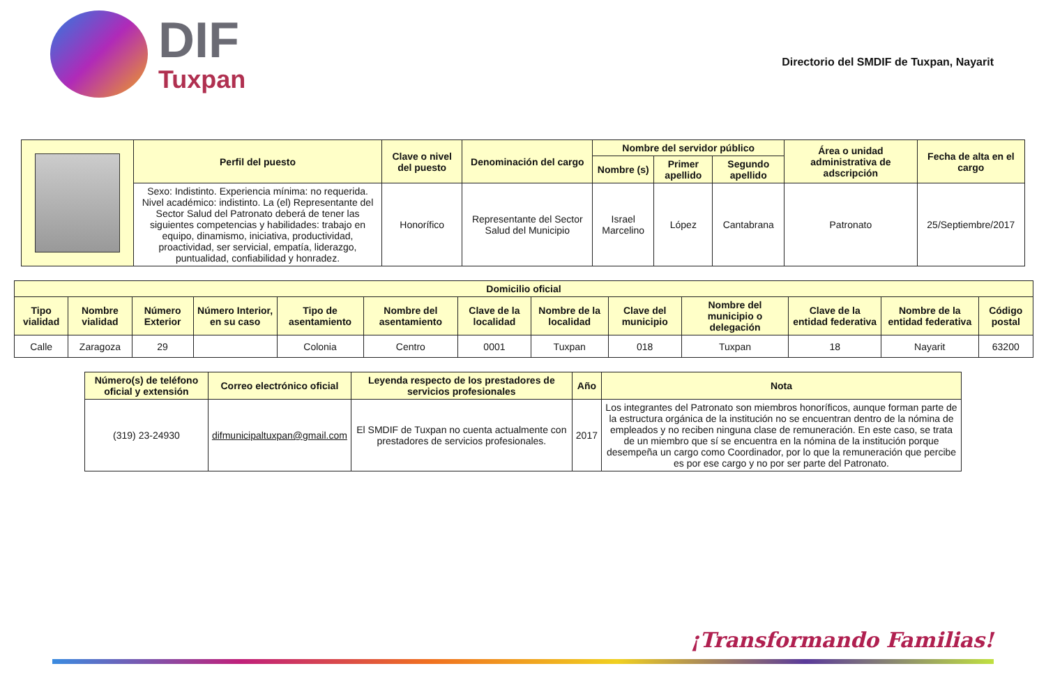DIF
Tuxpan
Directorio del SMDIF de Tuxpan, Nayarit
| | Perfil del puesto | Clave o nivel del puesto | Denominación del cargo | Nombre del servidor público | | | Área o unidad administrativa de adscripción | Fecha de alta en el cargo |
| | | | | Nombre (s) | Primer apellido | Segundo apellido | | |
| | Sexo: Indistinto. Experiencia mínima: no requerida. Nivel académico: indistinto. La (el) Representante del Sector Salud del Patronato deberá de tener las siguientes competencias y habilidades: trabajo en equipo, dinamismo, iniciativa, productividad, proactividad, ser servicial, empatía, liderazgo, puntualidad, confiabilidad y honradez. | Honorífico | Representante del Sector Salud del Municipio | Israel Marcelino | López | Cantabrana | Patronato | 25/Septiembre/2017 |
| Domicilio oficial | | | | | | | | | | | | |
| --- | --- | --- | --- | --- | --- | --- | --- | --- | --- | --- | --- | --- |
| Tipo vialidad | Nombre vialidad | Número Exterior | Número Interior, en su caso | Tipo de asentamiento | Nombre del asentamiento | Clave de la localidad | Nombre de la localidad | Clave del municipio | Nombre del municipio o delegación | Clave de la entidad federativa | Nombre de la entidad federativa | Código postal |
| Calle | Zaragoza | 29 | | Colonia | Centro | 0001 | Tuxpan | 018 | Tuxpan | 18 | Nayarit | 63200 |
| Número(s) de teléfono oficial y extensión | Correo electrónico oficial | Leyenda respecto de los prestadores de servicios profesionales | Año | Nota |
| --- | --- | --- | --- | --- |
| (319) 23-24930 | difmunicipaltuxpan@gmail.com | El SMDIF de Tuxpan no cuenta actualmente con prestadores de servicios profesionales. | 2017 | Los integrantes del Patronato son miembros honoríficos, aunque forman parte de la estructura orgánica de la institución no se encuentran dentro de la nómina de empleados y no reciben ninguna clase de remuneración. En este caso, se trata de un miembro que sí se encuentra en la nómina de la institución porque desempeña un cargo como Coordinador, por lo que la remuneración que percibe es por ese cargo y no por ser parte del Patronato. |
¡Transformando Familias!